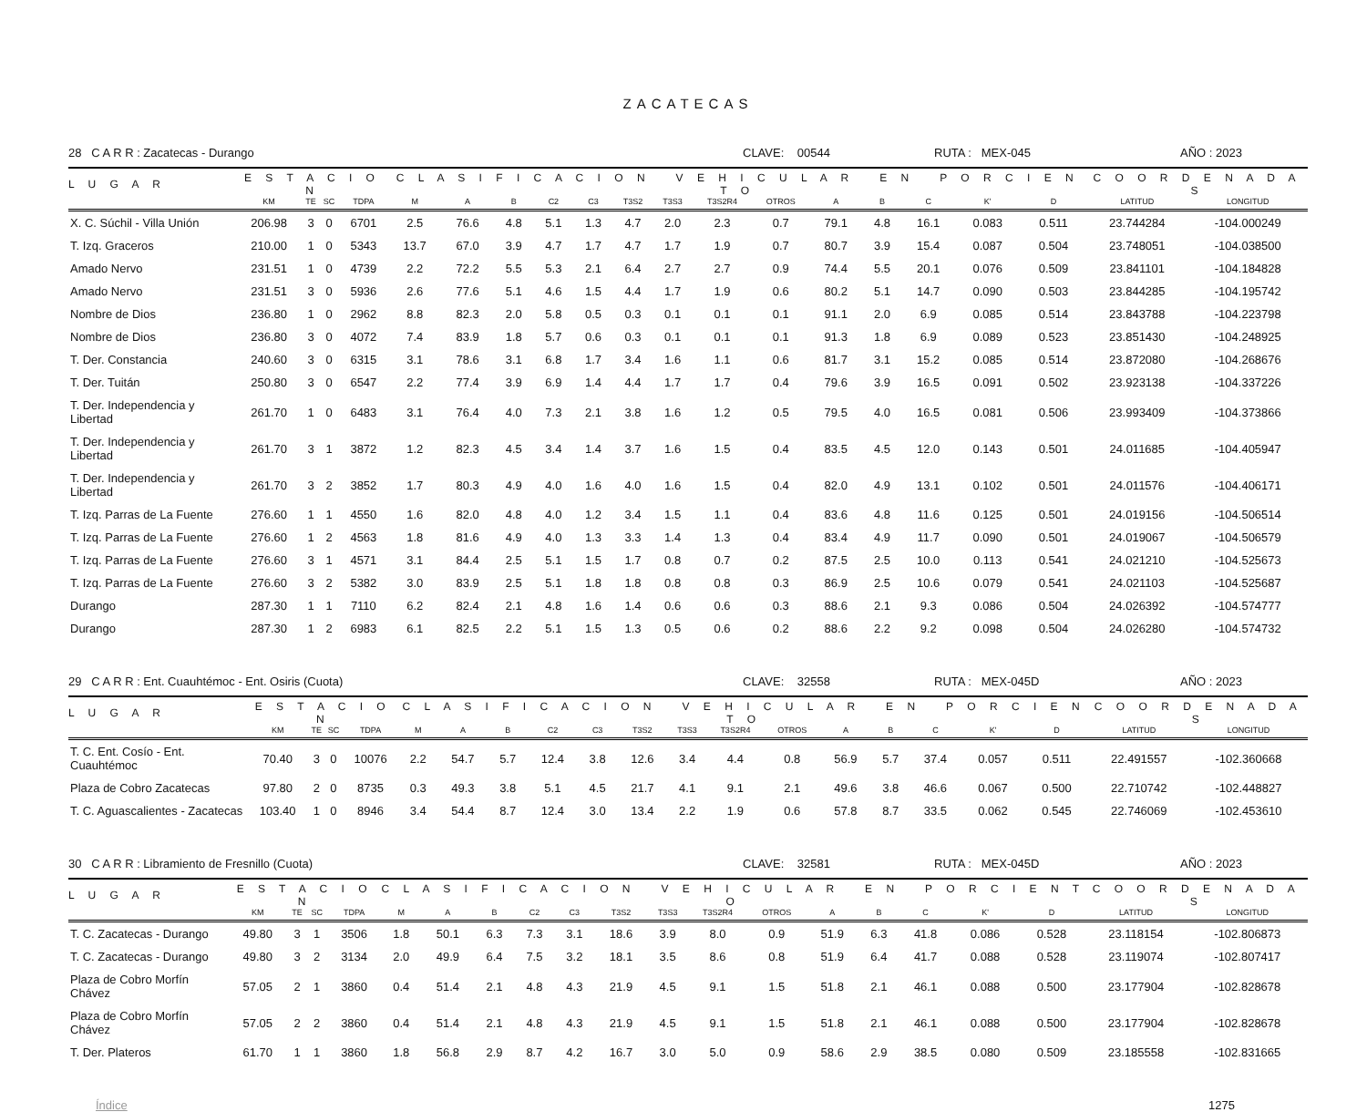ZACATECAS
28 C A R R : Zacatecas - Durango CLAVE: 00544 RUTA : MEX-045 AÑO : 2023
| L U G A R | E S T A C I O N | | | | C L A S I F I C A C I O N V E H I C U L A R E N P O R C I E N T O | | | | | | | | | | | | | | C O O R D E N A D A S | |
| --- | --- | --- | --- | --- | --- | --- | --- | --- | --- | --- | --- | --- | --- | --- | --- | --- | --- | --- | --- | --- |
| | KM | TE | SC | TDPA | M | A | B | C2 | C3 | T3S2 | T3S3 | T3S2R4 | OTROS | A | B | C | K' | D | LATITUD | LONGITUD |
| X. C. Súchil - Villa Unión | 206.98 | 3 | 0 | 6701 | 2.5 | 76.6 | 4.8 | 5.1 | 1.3 | 4.7 | 2.0 | 2.3 | 0.7 | 79.1 | 4.8 | 16.1 | 0.083 | 0.511 | 23.744284 | -104.000249 |
| T. Izq. Graceros | 210.00 | 1 | 0 | 5343 | 13.7 | 67.0 | 3.9 | 4.7 | 1.7 | 4.7 | 1.7 | 1.9 | 0.7 | 80.7 | 3.9 | 15.4 | 0.087 | 0.504 | 23.748051 | -104.038500 |
| Amado Nervo | 231.51 | 1 | 0 | 4739 | 2.2 | 72.2 | 5.5 | 5.3 | 2.1 | 6.4 | 2.7 | 2.7 | 0.9 | 74.4 | 5.5 | 20.1 | 0.076 | 0.509 | 23.841101 | -104.184828 |
| Amado Nervo | 231.51 | 3 | 0 | 5936 | 2.6 | 77.6 | 5.1 | 4.6 | 1.5 | 4.4 | 1.7 | 1.9 | 0.6 | 80.2 | 5.1 | 14.7 | 0.090 | 0.503 | 23.844285 | -104.195742 |
| Nombre de Dios | 236.80 | 1 | 0 | 2962 | 8.8 | 82.3 | 2.0 | 5.8 | 0.5 | 0.3 | 0.1 | 0.1 | 0.1 | 91.1 | 2.0 | 6.9 | 0.085 | 0.514 | 23.843788 | -104.223798 |
| Nombre de Dios | 236.80 | 3 | 0 | 4072 | 7.4 | 83.9 | 1.8 | 5.7 | 0.6 | 0.3 | 0.1 | 0.1 | 0.1 | 91.3 | 1.8 | 6.9 | 0.089 | 0.523 | 23.851430 | -104.248925 |
| T. Der. Constancia | 240.60 | 3 | 0 | 6315 | 3.1 | 78.6 | 3.1 | 6.8 | 1.7 | 3.4 | 1.6 | 1.1 | 0.6 | 81.7 | 3.1 | 15.2 | 0.085 | 0.514 | 23.872080 | -104.268676 |
| T. Der. Tuitán | 250.80 | 3 | 0 | 6547 | 2.2 | 77.4 | 3.9 | 6.9 | 1.4 | 4.4 | 1.7 | 1.7 | 0.4 | 79.6 | 3.9 | 16.5 | 0.091 | 0.502 | 23.923138 | -104.337226 |
| T. Der. Independencia y Libertad | 261.70 | 1 | 0 | 6483 | 3.1 | 76.4 | 4.0 | 7.3 | 2.1 | 3.8 | 1.6 | 1.2 | 0.5 | 79.5 | 4.0 | 16.5 | 0.081 | 0.506 | 23.993409 | -104.373866 |
| T. Der. Independencia y Libertad | 261.70 | 3 | 1 | 3872 | 1.2 | 82.3 | 4.5 | 3.4 | 1.4 | 3.7 | 1.6 | 1.5 | 0.4 | 83.5 | 4.5 | 12.0 | 0.143 | 0.501 | 24.011685 | -104.405947 |
| T. Der. Independencia y Libertad | 261.70 | 3 | 2 | 3852 | 1.7 | 80.3 | 4.9 | 4.0 | 1.6 | 4.0 | 1.6 | 1.5 | 0.4 | 82.0 | 4.9 | 13.1 | 0.102 | 0.501 | 24.011576 | -104.406171 |
| T. Izq. Parras de La Fuente | 276.60 | 1 | 1 | 4550 | 1.6 | 82.0 | 4.8 | 4.0 | 1.2 | 3.4 | 1.5 | 1.1 | 0.4 | 83.6 | 4.8 | 11.6 | 0.125 | 0.501 | 24.019156 | -104.506514 |
| T. Izq. Parras de La Fuente | 276.60 | 1 | 2 | 4563 | 1.8 | 81.6 | 4.9 | 4.0 | 1.3 | 3.3 | 1.4 | 1.3 | 0.4 | 83.4 | 4.9 | 11.7 | 0.090 | 0.501 | 24.019067 | -104.506579 |
| T. Izq. Parras de La Fuente | 276.60 | 3 | 1 | 4571 | 3.1 | 84.4 | 2.5 | 5.1 | 1.5 | 1.7 | 0.8 | 0.7 | 0.2 | 87.5 | 2.5 | 10.0 | 0.113 | 0.541 | 24.021210 | -104.525673 |
| T. Izq. Parras de La Fuente | 276.60 | 3 | 2 | 5382 | 3.0 | 83.9 | 2.5 | 5.1 | 1.8 | 1.8 | 0.8 | 0.8 | 0.3 | 86.9 | 2.5 | 10.6 | 0.079 | 0.541 | 24.021103 | -104.525687 |
| Durango | 287.30 | 1 | 1 | 7110 | 6.2 | 82.4 | 2.1 | 4.8 | 1.6 | 1.4 | 0.6 | 0.6 | 0.3 | 88.6 | 2.1 | 9.3 | 0.086 | 0.504 | 24.026392 | -104.574777 |
| Durango | 287.30 | 1 | 2 | 6983 | 6.1 | 82.5 | 2.2 | 5.1 | 1.5 | 1.3 | 0.5 | 0.6 | 0.2 | 88.6 | 2.2 | 9.2 | 0.098 | 0.504 | 24.026280 | -104.574732 |
29 C A R R : Ent. Cuauhtémoc - Ent. Osiris (Cuota) CLAVE: 32558 RUTA : MEX-045D AÑO : 2023
| L U G A R | E S T A C I O N | | | | C L A S I F I C A C I O N V E H I C U L A R E N P O R C I E N T O | | | | | | | | | | | | | | C O O R D E N A D A S | |
| --- | --- | --- | --- | --- | --- | --- | --- | --- | --- | --- | --- | --- | --- | --- | --- | --- | --- | --- | --- | --- |
| | KM | TE | SC | TDPA | M | A | B | C2 | C3 | T3S2 | T3S3 | T3S2R4 | OTROS | A | B | C | K' | D | LATITUD | LONGITUD |
| T. C. Ent. Cosío - Ent. Cuauhtémoc | 70.40 | 3 | 0 | 10076 | 2.2 | 54.7 | 5.7 | 12.4 | 3.8 | 12.6 | 3.4 | 4.4 | 0.8 | 56.9 | 5.7 | 37.4 | 0.057 | 0.511 | 22.491557 | -102.360668 |
| Plaza de Cobro Zacatecas | 97.80 | 2 | 0 | 8735 | 0.3 | 49.3 | 3.8 | 5.1 | 4.5 | 21.7 | 4.1 | 9.1 | 2.1 | 49.6 | 3.8 | 46.6 | 0.067 | 0.500 | 22.710742 | -102.448827 |
| T. C. Aguascalientes - Zacatecas | 103.40 | 1 | 0 | 8946 | 3.4 | 54.4 | 8.7 | 12.4 | 3.0 | 13.4 | 2.2 | 1.9 | 0.6 | 57.8 | 8.7 | 33.5 | 0.062 | 0.545 | 22.746069 | -102.453610 |
30 C A R R : Libramiento de Fresnillo (Cuota) CLAVE: 32581 RUTA : MEX-045D AÑO : 2023
| L U G A R | E S T A C I O N | | | | C L A S I F I C A C I O N V E H I C U L A R E N P O R C I E N T O | | | | | | | | | | | | | | C O O R D E N A D A S | |
| --- | --- | --- | --- | --- | --- | --- | --- | --- | --- | --- | --- | --- | --- | --- | --- | --- | --- | --- | --- | --- |
| | KM | TE | SC | TDPA | M | A | B | C2 | C3 | T3S2 | T3S3 | T3S2R4 | OTROS | A | B | C | K' | D | LATITUD | LONGITUD |
| T. C. Zacatecas - Durango | 49.80 | 3 | 1 | 3506 | 1.8 | 50.1 | 6.3 | 7.3 | 3.1 | 18.6 | 3.9 | 8.0 | 0.9 | 51.9 | 6.3 | 41.8 | 0.086 | 0.528 | 23.118154 | -102.806873 |
| T. C. Zacatecas - Durango | 49.80 | 3 | 2 | 3134 | 2.0 | 49.9 | 6.4 | 7.5 | 3.2 | 18.1 | 3.5 | 8.6 | 0.8 | 51.9 | 6.4 | 41.7 | 0.088 | 0.528 | 23.119074 | -102.807417 |
| Plaza de Cobro Morfín Chávez | 57.05 | 2 | 1 | 3860 | 0.4 | 51.4 | 2.1 | 4.8 | 4.3 | 21.9 | 4.5 | 9.1 | 1.5 | 51.8 | 2.1 | 46.1 | 0.088 | 0.500 | 23.177904 | -102.828678 |
| Plaza de Cobro Morfín Chávez | 57.05 | 2 | 2 | 3860 | 0.4 | 51.4 | 2.1 | 4.8 | 4.3 | 21.9 | 4.5 | 9.1 | 1.5 | 51.8 | 2.1 | 46.1 | 0.088 | 0.500 | 23.177904 | -102.828678 |
| T. Der. Plateros | 61.70 | 1 | 1 | 3860 | 1.8 | 56.8 | 2.9 | 8.7 | 4.2 | 16.7 | 3.0 | 5.0 | 0.9 | 58.6 | 2.9 | 38.5 | 0.080 | 0.509 | 23.185558 | -102.831665 |
Índice 1275